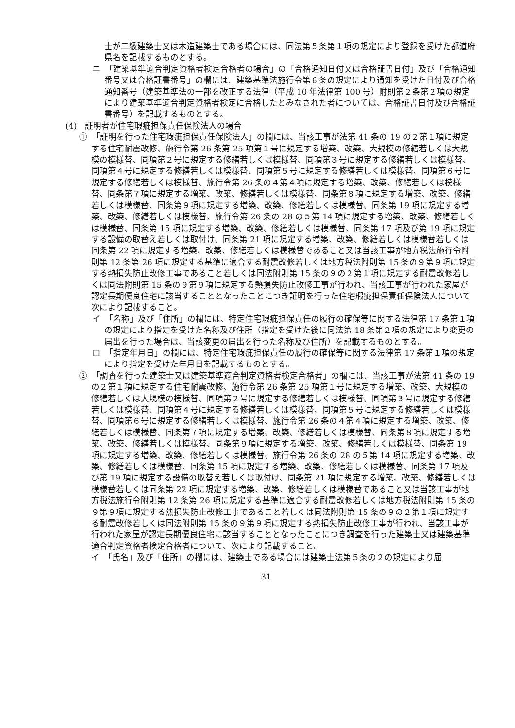士が二級建築士又は木造建築士である場合には、同法第５条第１項の規定により登録を受けた都道府県名を記載するものとする。
ニ　「建築基準適合判定資格者検定合格者の場合」の「合格通知日付又は合格証書日付」及び「合格通知番号又は合格証書番号」の欄には、建築基準法施行令第６条の規定により通知を受けた日付及び合格通知番号（建築基準法の一部を改正する法律（平成 10 年法律第 100 号）附則第２条第２項の規定により建築基準適合判定資格者検定に合格したとみなされた者については、合格証書日付及び合格証書番号）を記載するものとする。
(4)　証明者が住宅瑕疵担保責任保険法人の場合
①　「証明を行った住宅瑕疵担保責任保険法人」の欄には、当該工事が法第 41 条の 19 の２第１項に規定する住宅耐震改修、施行令第 26 条第 25 項第１号に規定する増築、改築、大規模の修繕若しくは大規模の模様替、同項第２号に規定する修繕若しくは模様替、同項第３号に規定する修繕若しくは模様替、同項第４号に規定する修繕若しくは模様替、同項第５号に規定する修繕若しくは模様替、同項第６号に規定する修繕若しくは模様替、施行令第 26 条の４第４項に規定する増築、改築、修繕若しくは模様替、同条第７項に規定する増築、改築、修繕若しくは模様替、同条第８項に規定する増築、改築、修繕若しくは模様替、同条第９項に規定する増築、改築、修繕若しくは模様替、同条第 19 項に規定する増築、改築、修繕若しくは模様替、施行令第 26 条の 28 の５第 14 項に規定する増築、改築、修繕若しくは模様替、同条第 15 項に規定する増築、改築、修繕若しくは模様替、同条第 17 項及び第 19 項に規定する設備の取替え若しくは取付け、同条第 21 項に規定する増築、改築、修繕若しくは模様替若しくは同条第 22 項に規定する増築、改築、修繕若しくは模様替であること又は当該工事が地方税法施行令附則第 12 条第 26 項に規定する基準に適合する耐震改修若しくは地方税法附則第 15 条の９第９項に規定する熱損失防止改修工事であること若しくは同法附則第 15 条の９の２第１項に規定する耐震改修若しくは同法附則第 15 条の９第９項に規定する熱損失防止改修工事が行われ、当該工事が行われた家屋が認定長期優良住宅に該当することとなったことにつき証明を行った住宅瑕疵担保責任保険法人について次により記載すること。
イ　「名称」及び「住所」の欄には、特定住宅瑕疵担保責任の履行の確保等に関する法律第 17 条第１項の規定により指定を受けた名称及び住所（指定を受けた後に同法第 18 条第２項の規定により変更の届出を行った場合は、当該変更の届出を行った名称及び住所）を記載するものとする。
ロ　「指定年月日」の欄には、特定住宅瑕疵担保責任の履行の確保等に関する法律第 17 条第１項の規定により指定を受けた年月日を記載するものとする。
②　「調査を行った建築士又は建築基準適合判定資格者検定合格者」の欄には、当該工事が法第 41 条の 19 の２第１項に規定する住宅耐震改修、施行令第 26 条第 25 項第１号に規定する増築、改築、大規模の修繕若しくは大規模の模様替、同項第２号に規定する修繕若しくは模様替、同項第３号に規定する修繕若しくは模様替、同項第４号に規定する修繕若しくは模様替、同項第５号に規定する修繕若しくは模様替、同項第６号に規定する修繕若しくは模様替、施行令第 26 条の４第４項に規定する増築、改築、修繕若しくは模様替、同条第７項に規定する増築、改築、修繕若しくは模様替、同条第８項に規定する増築、改築、修繕若しくは模様替、同条第９項に規定する増築、改築、修繕若しくは模様替、同条第 19 項に規定する増築、改築、修繕若しくは模様替、施行令第 26 条の 28 の５第 14 項に規定する増築、改築、修繕若しくは模様替、同条第 15 項に規定する増築、改築、修繕若しくは模様替、同条第 17 項及び第 19 項に規定する設備の取替え若しくは取付け、同条第 21 項に規定する増築、改築、修繕若しくは模様替若しくは同条第 22 項に規定する増築、改築、修繕若しくは模様替であること又は当該工事が地方税法施行令附則第 12 条第 26 項に規定する基準に適合する耐震改修若しくは地方税法附則第 15 条の９第９項に規定する熱損失防止改修工事であること若しくは同法附則第 15 条の９の２第１項に規定する耐震改修若しくは同法附則第 15 条の９第９項に規定する熱損失防止改修工事が行われ、当該工事が行われた家屋が認定長期優良住宅に該当することとなったことにつき調査を行った建築士又は建築基準適合判定資格者検定合格者について、次により記載すること。
イ　「氏名」及び「住所」の欄には、建築士である場合には建築士法第５条の２の規定により届
31